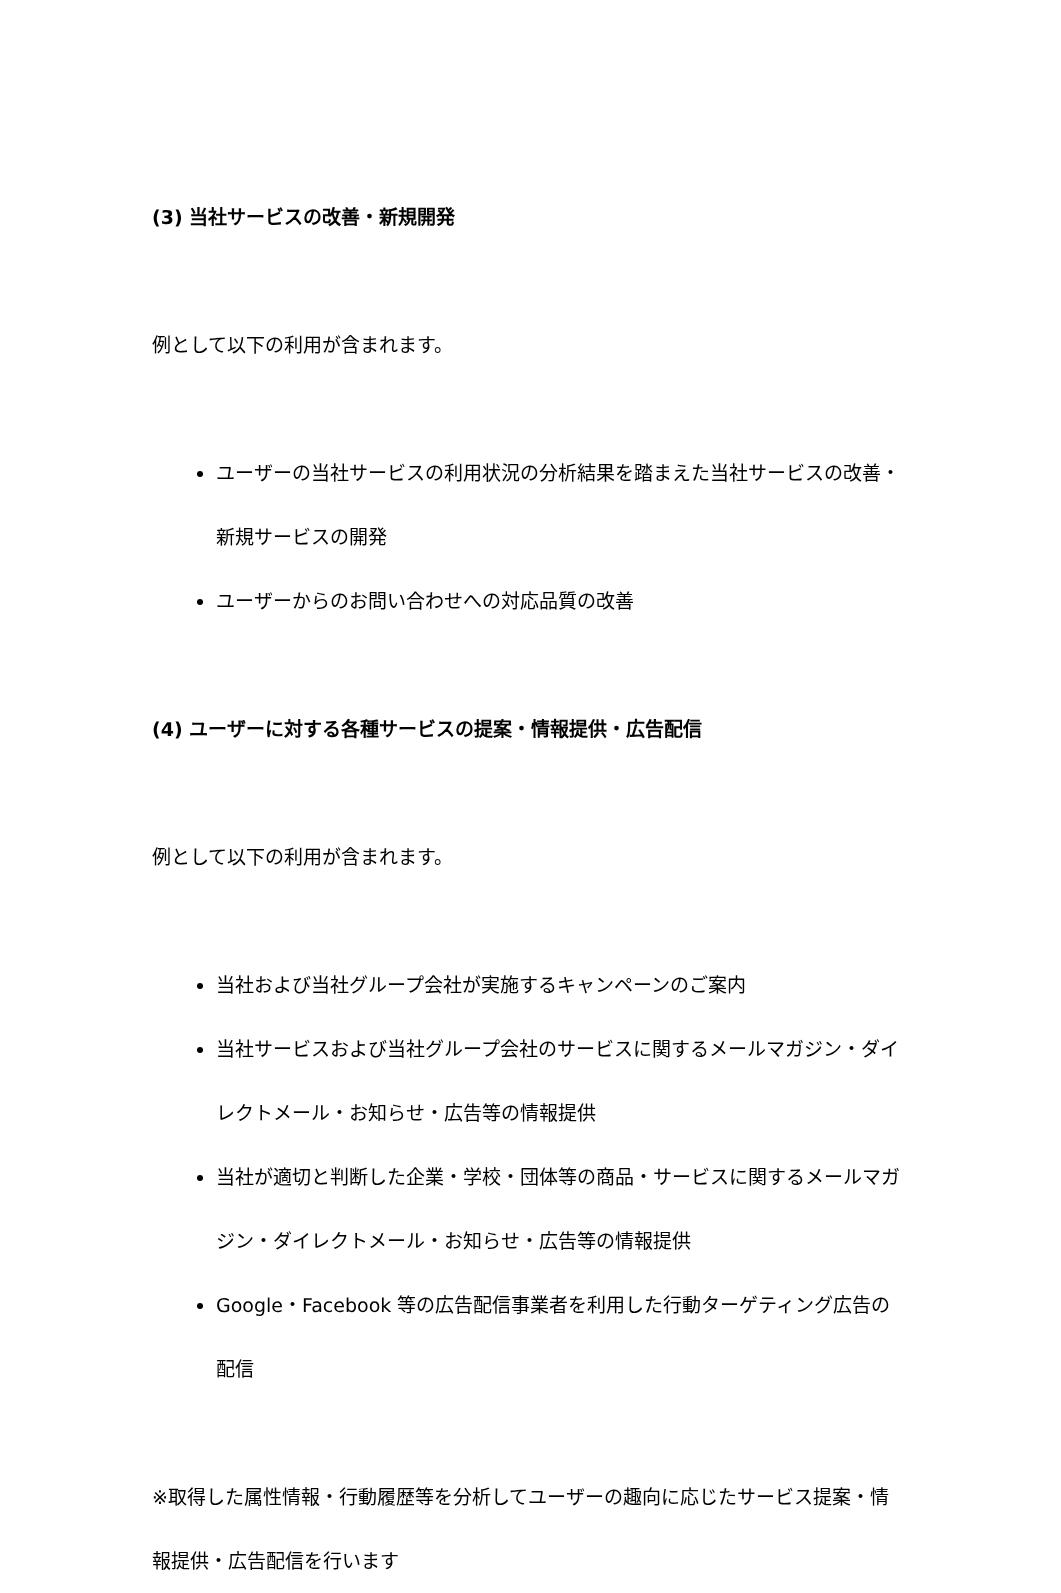(3) 当社サービスの改善・新規開発
例として以下の利用が含まれます。
ユーザーの当社サービスの利用状況の分析結果を踏まえた当社サービスの改善・新規サービスの開発
ユーザーからのお問い合わせへの対応品質の改善
(4) ユーザーに対する各種サービスの提案・情報提供・広告配信
例として以下の利用が含まれます。
当社および当社グループ会社が実施するキャンペーンのご案内
当社サービスおよび当社グループ会社のサービスに関するメールマガジン・ダイレクトメール・お知らせ・広告等の情報提供
当社が適切と判断した企業・学校・団体等の商品・サービスに関するメールマガジン・ダイレクトメール・お知らせ・広告等の情報提供
Google・Facebook 等の広告配信事業者を利用した行動ターゲティング広告の配信
※取得した属性情報・行動履歴等を分析してユーザーの趣向に応じたサービス提案・情報提供・広告配信を行います